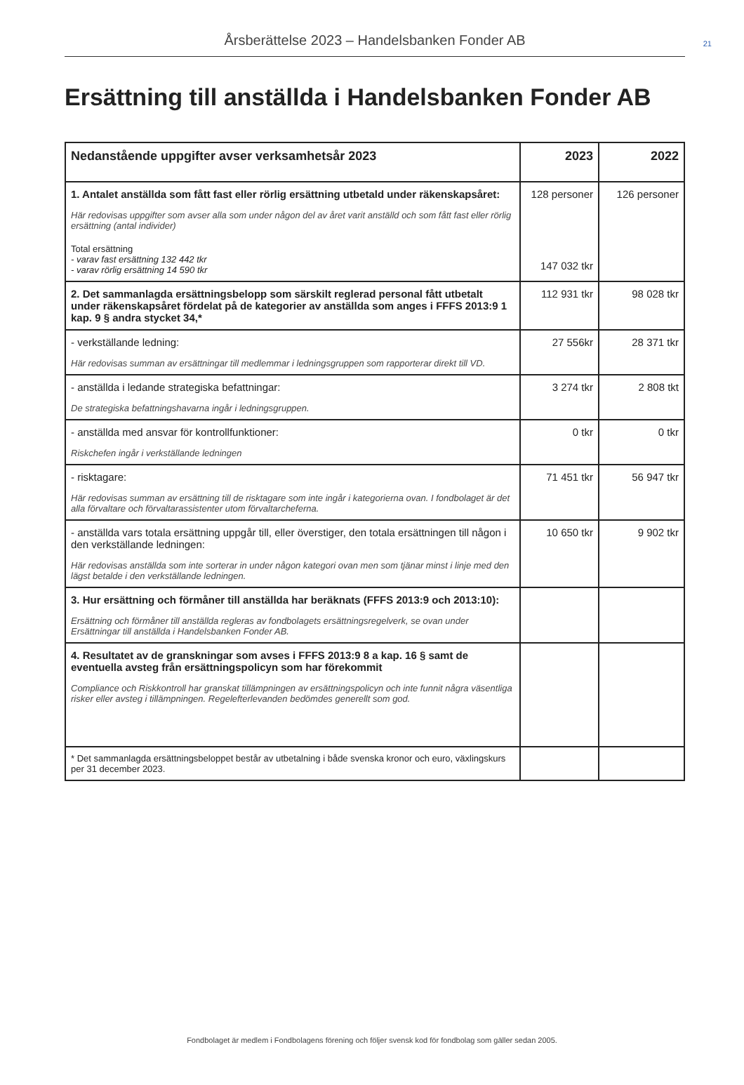Årsberättelse 2023 – Handelsbanken Fonder AB 21
Ersättning till anställda i Handelsbanken Fonder AB
| Nedanstående uppgifter avser verksamhetsår 2023 | 2023 | 2022 |
| --- | --- | --- |
| 1. Antalet anställda som fått fast eller rörlig ersättning utbetald under räkenskapsåret: Här redovisas uppgifter som avser alla som under någon del av året varit anställd och som fått fast eller rörlig ersättning (antal individer) Total ersättning - varav fast ersättning 132 442 tkr - varav rörlig ersättning 14 590 tkr | 128 personer 147 032 tkr | 126 personer |
| 2. Det sammanlagda ersättningsbelopp som särskilt reglerad personal fått utbetalt under räkenskapsåret fördelat på de kategorier av anställda som anges i FFFS 2013:9 1 kap. 9 § andra stycket 34,* | 112 931 tkr | 98 028 tkr |
| - verkställande ledning: Här redovisas summan av ersättningar till medlemmar i ledningsgruppen som rapporterar direkt till VD. | 27 556kr | 28 371 tkr |
| - anställda i ledande strategiska befattningar: De strategiska befattningshavarna ingår i ledningsgruppen. | 3 274 tkr | 2 808 tkt |
| - anställda med ansvar för kontrollfunktioner: Riskchefen ingår i verkställande ledningen | 0 tkr | 0 tkr |
| - risktagare: Här redovisas summan av ersättning till de risktagare som inte ingår i kategorierna ovan. I fondbolaget är det alla förvaltare och förvaltarassistenter utom förvaltarcheferna. | 71 451 tkr | 56 947 tkr |
| - anställda vars totala ersättning uppgår till, eller överstiger, den totala ersättningen till någon i den verkställande ledningen: Här redovisas anställda som inte sorterar in under någon kategori ovan men som tjänar minst i linje med den lägst betalde i den verkställande ledningen. | 10 650 tkr | 9 902 tkr |
| 3. Hur ersättning och förmåner till anställda har beräknats (FFFS 2013:9 och 2013:10): Ersättning och förmåner till anställda regleras av fondbolagets ersättningsregelverk, se ovan under Ersättningar till anställda i Handelsbanken Fonder AB. | | |
| 4. Resultatet av de granskningar som avses i FFFS 2013:9 8 a kap. 16 § samt de eventuella avsteg från ersättningspolicyn som har förekommit Compliance och Riskkontroll har granskat tillämpningen av ersättningspolicyn och inte funnit några väsentliga risker eller avsteg i tillämpningen. Regelefterlevanden bedömdes generellt som god. | | |
| * Det sammanlagda ersättningsbeloppet består av utbetalning i både svenska kronor och euro, växlingskurs per 31 december 2023. | | |
Fondbolaget är medlem i Fondbolagens förening och följer svensk kod för fondbolag som gäller sedan 2005.